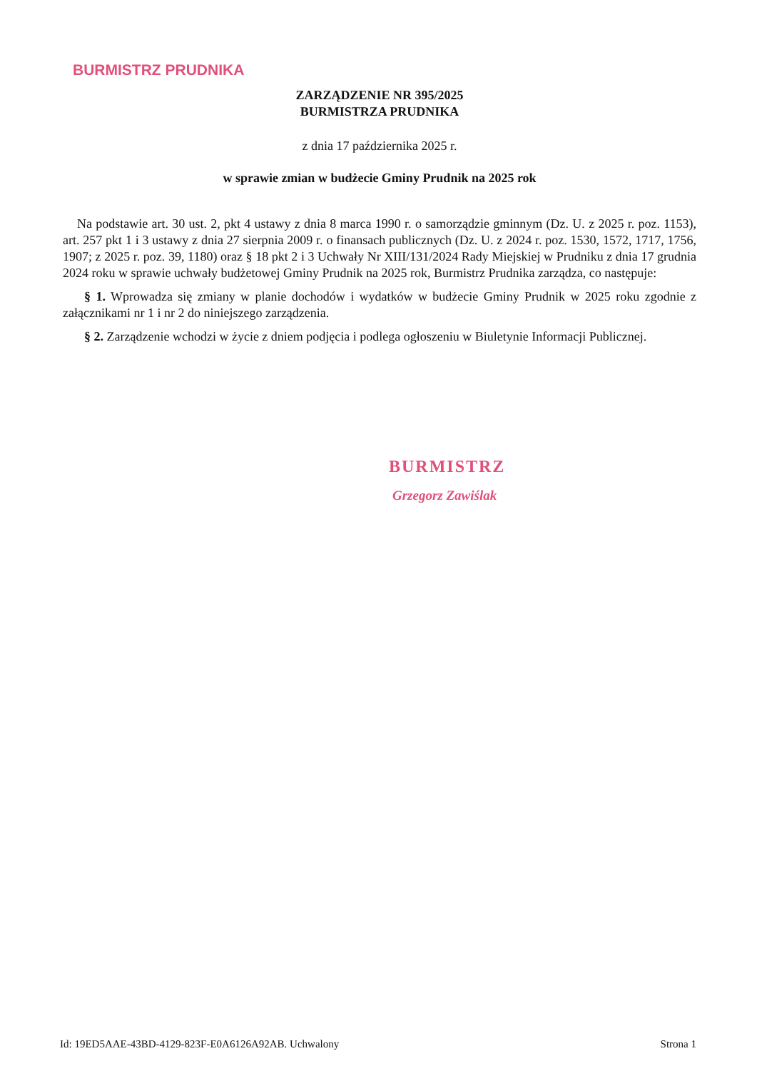BURMISTRZ PRUDNIKA
ZARZĄDZENIE NR 395/2025
BURMISTRZA PRUDNIKA
z dnia 17 października 2025 r.
w sprawie zmian w budżecie Gminy Prudnik na 2025 rok
Na podstawie art. 30 ust. 2, pkt 4 ustawy z dnia 8 marca 1990 r. o samorządzie gminnym (Dz. U. z 2025 r. poz. 1153), art. 257 pkt 1 i 3 ustawy z dnia 27 sierpnia 2009 r. o finansach publicznych (Dz. U. z 2024 r. poz. 1530, 1572, 1717, 1756, 1907; z 2025 r. poz. 39, 1180) oraz § 18 pkt 2 i 3 Uchwały Nr XIII/131/2024 Rady Miejskiej w Prudniku z dnia 17 grudnia 2024 roku w sprawie uchwały budżetowej Gminy Prudnik na 2025 rok, Burmistrz Prudnika zarządza, co następuje:
§ 1. Wprowadza się zmiany w planie dochodów i wydatków w budżecie Gminy Prudnik w 2025 roku zgodnie z załącznikami nr 1 i nr 2 do niniejszego zarządzenia.
§ 2. Zarządzenie wchodzi w życie z dniem podjęcia i podlega ogłoszeniu w Biuletynie Informacji Publicznej.
BURMISTRZ
Grzegorz Zawiślak
Id: 19ED5AAE-43BD-4129-823F-E0A6126A92AB. Uchwalony Strona 1